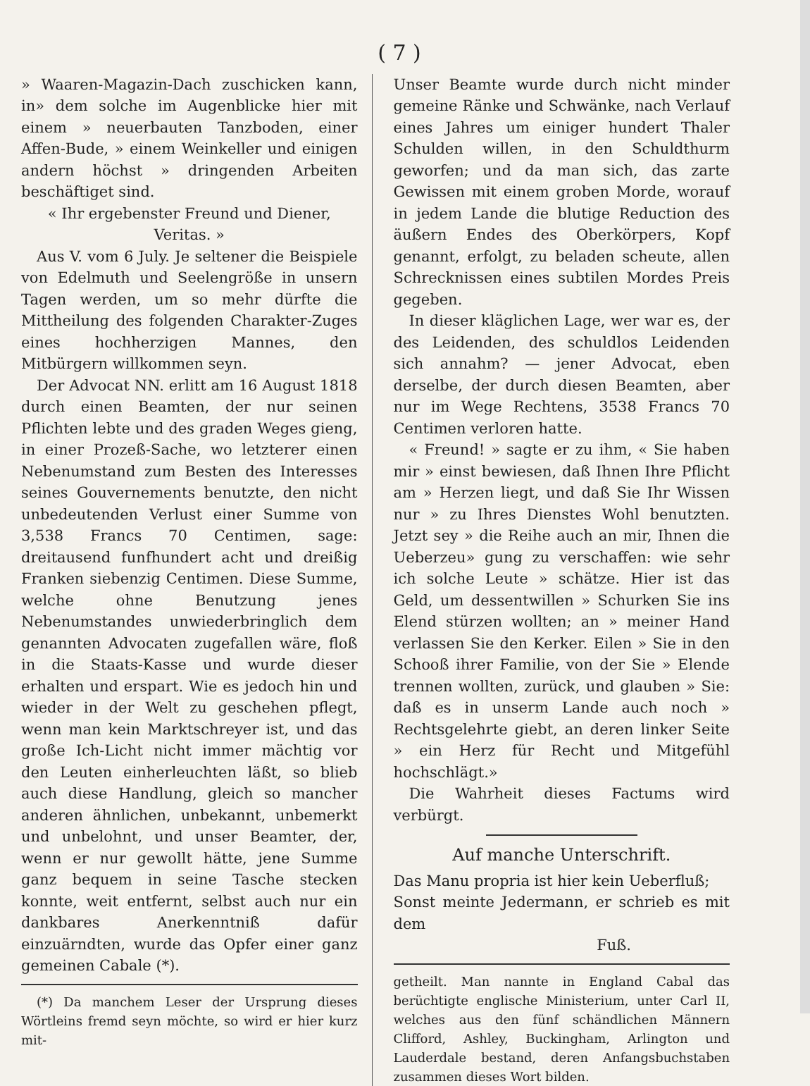( 7 )
» Waaren-Magazin-Dach zuschicken kann, in» dem solche im Augenblicke hier mit einem » neuerbauten Tanzboden, einer Affen-Bude, » einem Weinkeller und einigen andern höchst » dringenden Arbeiten beschäftiget sind.
« Ihr ergebenster Freund und Diener,
Veritas. »
Aus V. vom 6 July. Je seltener die Beispiele von Edelmuth und Seelengröße in unsern Tagen werden, um so mehr dürfte die Mittheilung des folgenden Charakter-Zuges eines hochherzigen Mannes, den Mitbürgern willkommen seyn.
Der Advocat NN. erlitt am 16 August 1818 durch einen Beamten, der nur seinen Pflichten lebte und des graden Weges gieng, in einer Prozeß-Sache, wo letzterer einen Nebenumstand zum Besten des Interesses seines Gouvernements benutzte, den nicht unbedeutenden Verlust einer Summe von 3,538 Francs 70 Centimen, sage: dreitausend funfhundert acht und dreißig Franken siebenzig Centimen. Diese Summe, welche ohne Benutzung jenes Nebenumstandes unwiederbringlich dem genannten Advocaten zugefallen wäre, floß in die Staats-Kasse und wurde dieser erhalten und erspart. Wie es jedoch hin und wieder in der Welt zu geschehen pflegt, wenn man kein Marktschreyer ist, und das große Ich-Licht nicht immer mächtig vor den Leuten einherleuchten läßt, so blieb auch diese Handlung, gleich so mancher anderen ähnlichen, unbekannt, unbemerkt und unbelohnt, und unser Beamter, der, wenn er nur gewollt hätte, jene Summe ganz bequem in seine Tasche stecken konnte, weit entfernt, selbst auch nur ein dankbares Anerkenntniß dafür einzuärndten, wurde das Opfer einer ganz gemeinen Cabale (*).
(*) Da manchem Leser der Ursprung dieses Wörtleins fremd seyn möchte, so wird er hier kurz mit-
Unser Beamte wurde durch nicht minder gemeine Ränke und Schwänke, nach Verlauf eines Jahres um einiger hundert Thaler Schulden willen, in den Schuldthurm geworfen; und da man sich, das zarte Gewissen mit einem groben Morde, worauf in jedem Lande die blutige Reduction des äußern Endes des Oberkörpers, Kopf genannt, erfolgt, zu beladen scheute, allen Schrecknissen eines subtilen Mordes Preis gegeben.
In dieser kläglichen Lage, wer war es, der des Leidenden, des schuldlos Leidenden sich annahm? — jener Advocat, eben derselbe, der durch diesen Beamten, aber nur im Wege Rechtens, 3538 Francs 70 Centimen verloren hatte.
« Freund! » sagte er zu ihm, « Sie haben mir » einst bewiesen, daß Ihnen Ihre Pflicht am » Herzen liegt, und daß Sie Ihr Wissen nur » zu Ihres Dienstes Wohl benutzten. Jetzt sey » die Reihe auch an mir, Ihnen die Ueberzeu» gung zu verschaffen: wie sehr ich solche Leute » schätze. Hier ist das Geld, um dessentwillen » Schurken Sie ins Elend stürzen wollten; an » meiner Hand verlassen Sie den Kerker. Eilen » Sie in den Schooß ihrer Familie, von der Sie » Elende trennen wollten, zurück, und glauben » Sie: daß es in unserm Lande auch noch » Rechtsgelehrte giebt, an deren linker Seite » ein Herz für Recht und Mitgefühl hochschlägt.»
Die Wahrheit dieses Factums wird verbürgt.
Auf manche Unterschrift.
Das Manu propria ist hier kein Ueberfluß;
Sonst meinte Jedermann, er schrieb es mit dem
Fuß.
getheilt. Man nannte in England Cabal das berüchtigte englische Ministerium, unter Carl II, welches aus den fünf schändlichen Männern Clifford, Ashley, Buckingham, Arlington und Lauderdale bestand, deren Anfangsbuchstaben zusammen dieses Wort bilden.